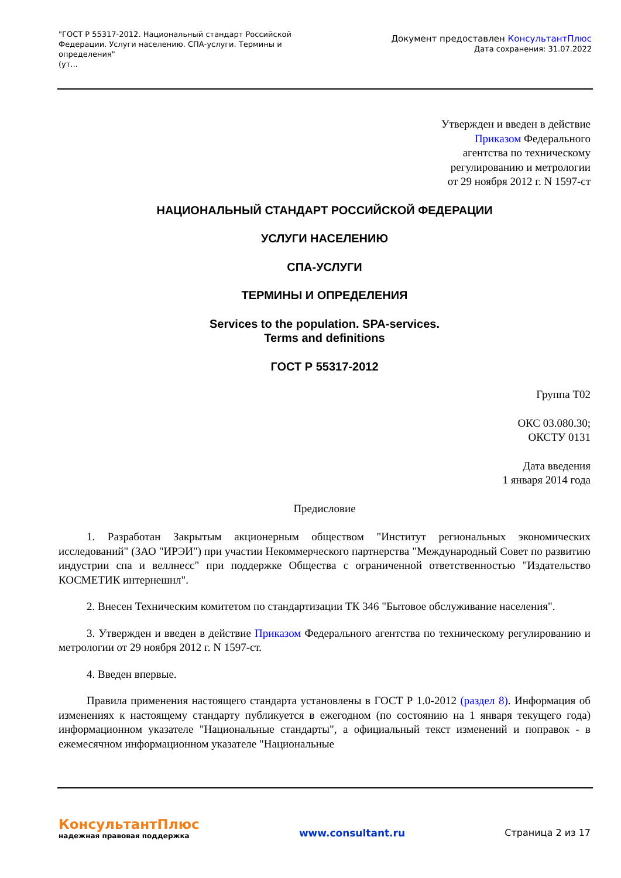"ГОСТ Р 55317-2012. Национальный стандарт Российской Федерации. Услуги населению. СПА-услуги. Термины и определения"
(ут...
Документ предоставлен КонсультантПлюс
Дата сохранения: 31.07.2022
Утвержден и введен в действие
Приказом Федерального
агентства по техническому
регулированию и метрологии
от 29 ноября 2012 г. N 1597-ст
НАЦИОНАЛЬНЫЙ СТАНДАРТ РОССИЙСКОЙ ФЕДЕРАЦИИ
УСЛУГИ НАСЕЛЕНИЮ
СПА-УСЛУГИ
ТЕРМИНЫ И ОПРЕДЕЛЕНИЯ
Services to the population. SPA-services.
Terms and definitions
ГОСТ Р 55317-2012
Группа Т02
ОКС 03.080.30;
ОКСТУ 0131
Дата введения
1 января 2014 года
Предисловие
1. Разработан Закрытым акционерным обществом "Институт региональных экономических исследований" (ЗАО "ИРЭИ") при участии Некоммерческого партнерства "Международный Совет по развитию индустрии спа и веллнесс" при поддержке Общества с ограниченной ответственностью "Издательство КОСМЕТИК интернешнл".
2. Внесен Техническим комитетом по стандартизации ТК 346 "Бытовое обслуживание населения".
3. Утвержден и введен в действие Приказом Федерального агентства по техническому регулированию и метрологии от 29 ноября 2012 г. N 1597-ст.
4. Введен впервые.
Правила применения настоящего стандарта установлены в ГОСТ Р 1.0-2012 (раздел 8). Информация об изменениях к настоящему стандарту публикуется в ежегодном (по состоянию на 1 января текущего года) информационном указателе "Национальные стандарты", а официальный текст изменений и поправок - в ежемесячном информационном указателе "Национальные
КонсультантПлюс
надежная правовая поддержка
www.consultant.ru Страница 2 из 17